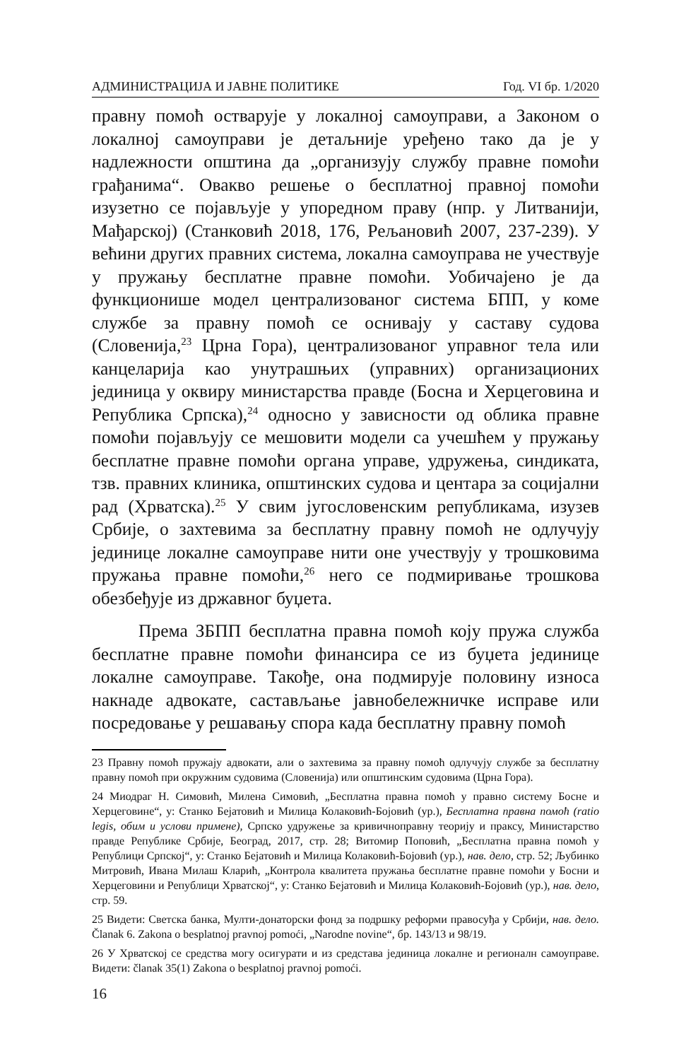АДМИНИСТРАЦИЈА И ЈАВНЕ ПОЛИТИКЕ Год. VI бр. 1/2020
правну помоћ остварује у локалној самоуправи, а Законом о локалној самоуправи је детаљније уређено тако да је у надлежности општина да „организују службу правне помоћи грађанима“. Овакво решење о бесплатној правној помоћи изузетно се појављује у упоредном праву (нпр. у Литванији, Мађарској) (Станковић 2018, 176, Рељановић 2007, 237-239). У већини других правних система, локална самоуправа не учествује у пружању бесплатне правне помоћи. Уобичајено је да функционише модел централизованог система БПП, у коме службе за правну помоћ се оснивају у саставу судова (Словенија,<sup>23</sup> Црна Гора), централизованог управног тела или канцеларија као унутрашњих (управних) организационих јединица у оквиру министарства правде (Босна и Херцеговина и Република Српска),<sup>24</sup> односно у зависности од облика правне помоћи појављују се мешовити модели са учешћем у пружању бесплатне правне помоћи органа управе, удружења, синдиката, тзв. правних клиника, општинских судова и центара за социјални рад (Хрватска).<sup>25</sup> У свим југословенским републикама, изузев Србије, о захтевима за бесплатну правну помоћ не одлучују јединице локалне самоуправе нити оне учествују у трошковима пружања правне помоћи,<sup>26</sup> него се подмиривање трошкова обезбеђује из државног буџета.
Према ЗБПП бесплатна правна помоћ коју пружа служба бесплатне правне помоћи финансира се из буџета јединице локалне самоуправе. Такође, она подмирује половину износа накнаде адвокате, састављање јавнобележничке исправе или посредовање у решавању спора када бесплатну правну помоћ
23 Правну помоћ пружају адвокати, али о захтевима за правну помоћ одлучују службе за бесплатну правну помоћ при окружним судовима (Словенија) или општинским судовима (Црна Гора).
24 Миодраг Н. Симовић, Милена Симовић, „Бесплатна правна помоћ у правно систему Босне и Херцеговине“, у: Станко Бејатовић и Милица Колаковић-Бојовић (ур.), Бесплатна правна помоћ (ratio legis, обим и услови примене), Српско удружење за кривичноправну теорију и праксу, Министарство правде Републике Србије, Београд, 2017, стр. 28; Витомир Поповић, „Бесплатна правна помоћ у Републици Српској“, у: Станко Бејатовић и Милица Колаковић-Бојовић (ур.), нав. дело, стр. 52; Љубинко Митровић, Ивана Милаш Кларић, „Контрола квалитета пружања бесплатне правне помоћи у Босни и Херцеговини и Републици Хрватској“, у: Станко Бејатовић и Милица Колаковић-Бојовић (ур.), нав. дело, стр. 59.
25 Видети: Светска банка, Мулти-донаторски фонд за подршку реформи правосуђа у Србији, нав. дело. Članak 6. Zakona o besplatnoj pravnoj pomoći, „Narodne novine“, бр. 143/13 и 98/19.
26 У Хрватској се средства могу осигурати и из средстава јединица локалне и регионалн самоуправе. Видети: članak 35(1) Zakona o besplatnoj pravnoj pomoći.
16